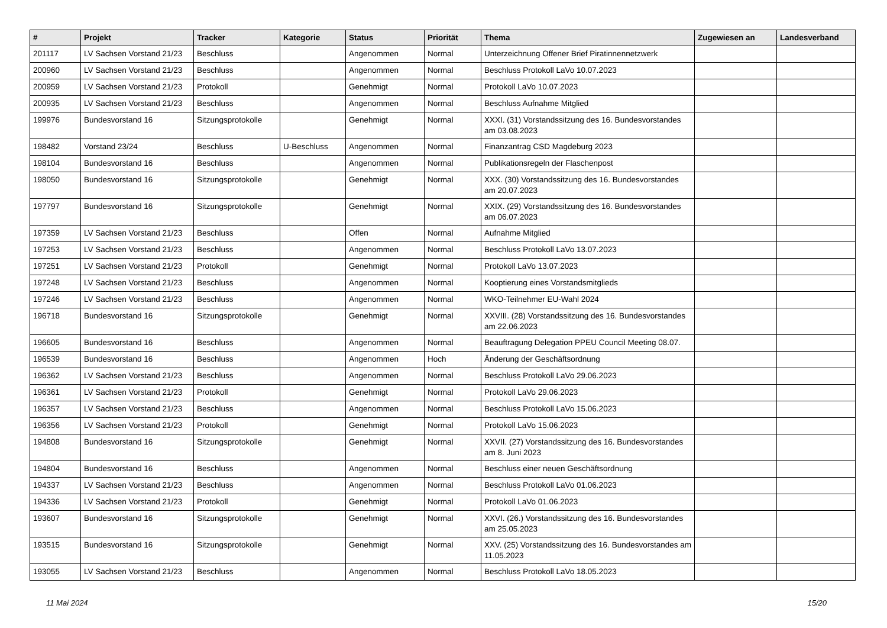| # | Projekt | Tracker | Kategorie | Status | Priorität | Thema | Zugewiesen an | Landesverband |
| --- | --- | --- | --- | --- | --- | --- | --- | --- |
| 201117 | LV Sachsen Vorstand 21/23 | Beschluss | | Angenommen | Normal | Unterzeichnung Offener Brief Piratinnennetzwerk | | |
| 200960 | LV Sachsen Vorstand 21/23 | Beschluss | | Angenommen | Normal | Beschluss Protokoll LaVo 10.07.2023 | | |
| 200959 | LV Sachsen Vorstand 21/23 | Protokoll | | Genehmigt | Normal | Protokoll LaVo 10.07.2023 | | |
| 200935 | LV Sachsen Vorstand 21/23 | Beschluss | | Angenommen | Normal | Beschluss Aufnahme Mitglied | | |
| 199976 | Bundesvorstand 16 | Sitzungsprotokolle | | Genehmigt | Normal | XXXI. (31) Vorstandssitzung des 16. Bundesvorstandes am 03.08.2023 | | |
| 198482 | Vorstand 23/24 | Beschluss | U-Beschluss | Angenommen | Normal | Finanzantrag CSD Magdeburg 2023 | | |
| 198104 | Bundesvorstand 16 | Beschluss | | Angenommen | Normal | Publikationsregeln der Flaschenpost | | |
| 198050 | Bundesvorstand 16 | Sitzungsprotokolle | | Genehmigt | Normal | XXX. (30) Vorstandssitzung des 16. Bundesvorstandes am 20.07.2023 | | |
| 197797 | Bundesvorstand 16 | Sitzungsprotokolle | | Genehmigt | Normal | XXIX. (29) Vorstandssitzung des 16. Bundesvorstandes am 06.07.2023 | | |
| 197359 | LV Sachsen Vorstand 21/23 | Beschluss | | Offen | Normal | Aufnahme Mitglied | | |
| 197253 | LV Sachsen Vorstand 21/23 | Beschluss | | Angenommen | Normal | Beschluss Protokoll LaVo 13.07.2023 | | |
| 197251 | LV Sachsen Vorstand 21/23 | Protokoll | | Genehmigt | Normal | Protokoll LaVo 13.07.2023 | | |
| 197248 | LV Sachsen Vorstand 21/23 | Beschluss | | Angenommen | Normal | Kooptierung eines Vorstandsmitglieds | | |
| 197246 | LV Sachsen Vorstand 21/23 | Beschluss | | Angenommen | Normal | WKO-Teilnehmer EU-Wahl 2024 | | |
| 196718 | Bundesvorstand 16 | Sitzungsprotokolle | | Genehmigt | Normal | XXVIII. (28) Vorstandssitzung des 16. Bundesvorstandes am 22.06.2023 | | |
| 196605 | Bundesvorstand 16 | Beschluss | | Angenommen | Normal | Beauftragung Delegation PPEU Council Meeting 08.07. | | |
| 196539 | Bundesvorstand 16 | Beschluss | | Angenommen | Hoch | Änderung der Geschäftsordnung | | |
| 196362 | LV Sachsen Vorstand 21/23 | Beschluss | | Angenommen | Normal | Beschluss Protokoll LaVo 29.06.2023 | | |
| 196361 | LV Sachsen Vorstand 21/23 | Protokoll | | Genehmigt | Normal | Protokoll LaVo 29.06.2023 | | |
| 196357 | LV Sachsen Vorstand 21/23 | Beschluss | | Angenommen | Normal | Beschluss Protokoll LaVo 15.06.2023 | | |
| 196356 | LV Sachsen Vorstand 21/23 | Protokoll | | Genehmigt | Normal | Protokoll LaVo 15.06.2023 | | |
| 194808 | Bundesvorstand 16 | Sitzungsprotokolle | | Genehmigt | Normal | XXVII. (27) Vorstandssitzung des 16. Bundesvorstandes am 8. Juni 2023 | | |
| 194804 | Bundesvorstand 16 | Beschluss | | Angenommen | Normal | Beschluss einer neuen Geschäftsordnung | | |
| 194337 | LV Sachsen Vorstand 21/23 | Beschluss | | Angenommen | Normal | Beschluss Protokoll LaVo 01.06.2023 | | |
| 194336 | LV Sachsen Vorstand 21/23 | Protokoll | | Genehmigt | Normal | Protokoll LaVo 01.06.2023 | | |
| 193607 | Bundesvorstand 16 | Sitzungsprotokolle | | Genehmigt | Normal | XXVI. (26.) Vorstandssitzung des 16. Bundesvorstandes am 25.05.2023 | | |
| 193515 | Bundesvorstand 16 | Sitzungsprotokolle | | Genehmigt | Normal | XXV. (25) Vorstandssitzung des 16. Bundesvorstandes am 11.05.2023 | | |
| 193055 | LV Sachsen Vorstand 21/23 | Beschluss | | Angenommen | Normal | Beschluss Protokoll LaVo 18.05.2023 | | |
11 Mai 2024 15/20